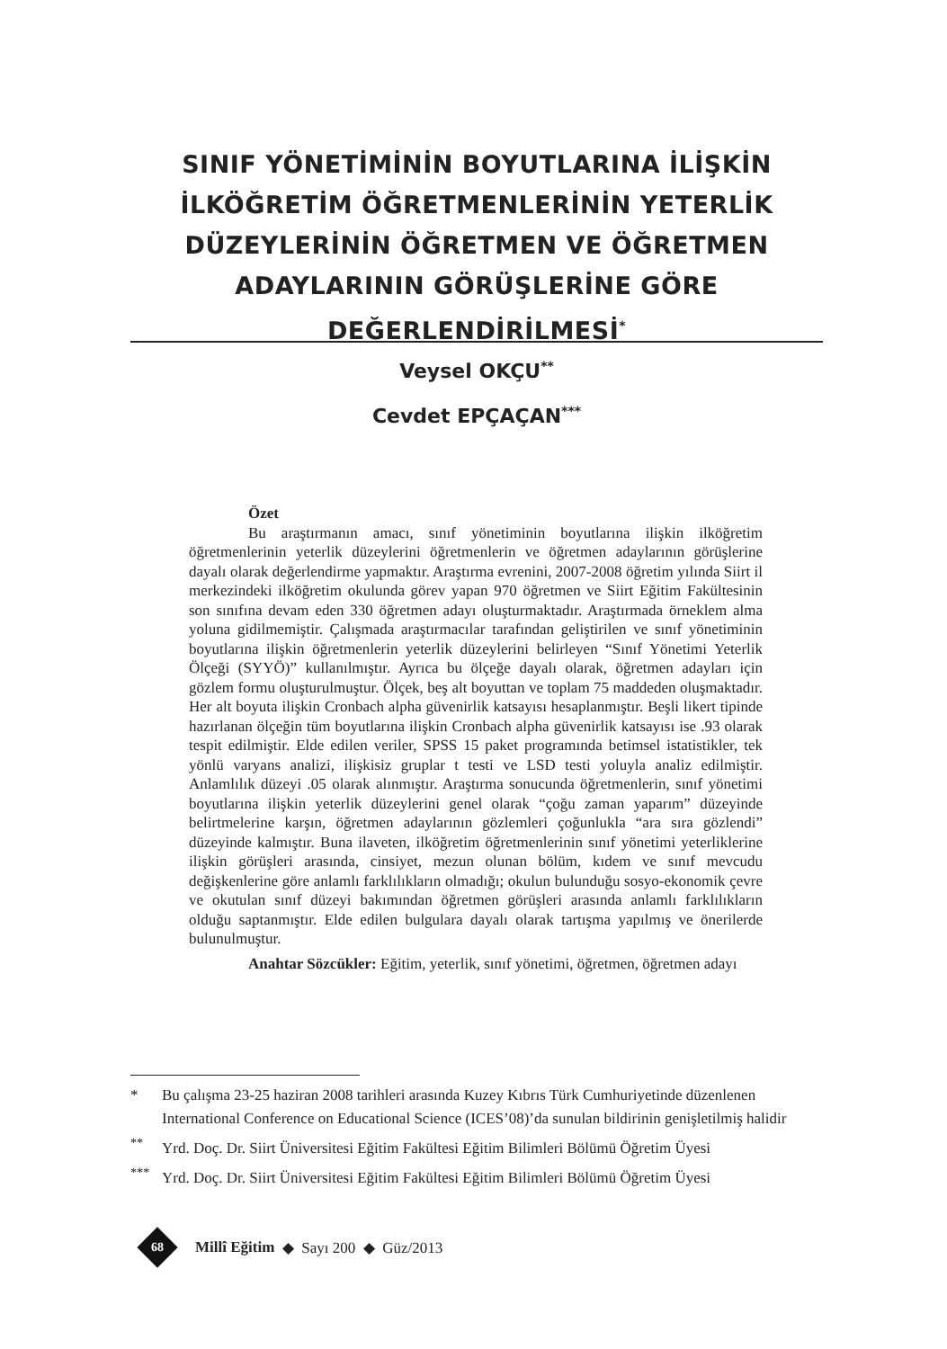SINIF YÖNETİMİNİN BOYUTLARINA İLİŞKİN İLKÖĞRETİM ÖĞRETMENLERİNİN YETERLİK DÜZEYLERİNİN ÖĞRETMEN VE ÖĞRETMEN ADAYLARININ GÖRÜŞLERİNE GÖRE DEĞERLENDİRİLMESİ<sup>*</sup>
Veysel OKÇU<sup>**</sup>
Cevdet EPÇAÇAN<sup>***</sup>
Özet
Bu araştırmanın amacı, sınıf yönetiminin boyutlarına ilişkin ilköğretim öğretmenlerinin yeterlik düzeylerini öğretmenlerin ve öğretmen adaylarının görüşlerine dayalı olarak değerlendirme yapmaktır. Araştırma evrenini, 2007-2008 öğretim yılında Siirt il merkezindeki ilköğretim okulunda görev yapan 970 öğretmen ve Siirt Eğitim Fakültesinin son sınıfına devam eden 330 öğretmen adayı oluşturmaktadır. Araştırmada örneklem alma yoluna gidilmemiştir. Çalışmada araştırmacılar tarafından geliştirilen ve sınıf yönetiminin boyutlarına ilişkin öğretmenlerin yeterlik düzeylerini belirleyen “Sınıf Yönetimi Yeterlik Ölçeği (SYYÖ)” kullanılmıştır. Ayrıca bu ölçeğe dayalı olarak, öğretmen adayları için gözlem formu oluşturulmuştur. Ölçek, beş alt boyuttan ve toplam 75 maddeden oluşmaktadır. Her alt boyuta ilişkin Cronbach alpha güvenirlik katsayısı hesaplanmıştır. Beşli likert tipinde hazırlanan ölçeğin tüm boyutlarına ilişkin Cronbach alpha güvenirlik katsayısı ise .93 olarak tespit edilmiştir. Elde edilen veriler, SPSS 15 paket programında betimsel istatistikler, tek yönlü varyans analizi, ilişkisiz gruplar t testi ve LSD testi yoluyla analiz edilmiştir. Anlamlılık düzeyi .05 olarak alınmıştır. Araştırma sonucunda öğretmenlerin, sınıf yönetimi boyutlarına ilişkin yeterlik düzeylerini genel olarak “çoğu zaman yaparım” düzeyinde belirtmelerine karşın, öğretmen adaylarının gözlemleri çoğunlukla “ara sıra gözlendi” düzeyinde kalmıştır. Buna ilaveten, ilköğretim öğretmenlerinin sınıf yönetimi yeterliklerine ilişkin görüşleri arasında, cinsiyet, mezun olunan bölüm, kıdem ve sınıf mevcudu değişkenlerine göre anlamlı farklılıkların olmadığı; okulun bulunduğu sosyo-ekonomik çevre ve okutulan sınıf düzeyi bakımından öğretmen görüşleri arasında anlamlı farklılıkların olduğu saptanmıştır. Elde edilen bulgulara dayalı olarak tartışma yapılmış ve önerilerde bulunulmuştur.
Anahtar Sözcükler: Eğitim, yeterlik, sınıf yönetimi, öğretmen, öğretmen adayı
* Bu çalışma 23-25 haziran 2008 tarihleri arasında Kuzey Kıbrıs Türk Cumhuriyetinde düzenlenen International Conference on Educational Science (ICES’08)’da sunulan bildirinin genişletilmiş halidir
<sup>**</sup> Yrd. Doç. Dr. Siirt Üniversitesi Eğitim Fakültesi Eğitim Bilimleri Bölümü Öğretim Üyesi
<sup>***</sup> Yrd. Doç. Dr. Siirt Üniversitesi Eğitim Fakültesi Eğitim Bilimleri Bölümü Öğretim Üyesi
68
Millî Eğitim ◆ Sayı 200 ◆ Güz/2013